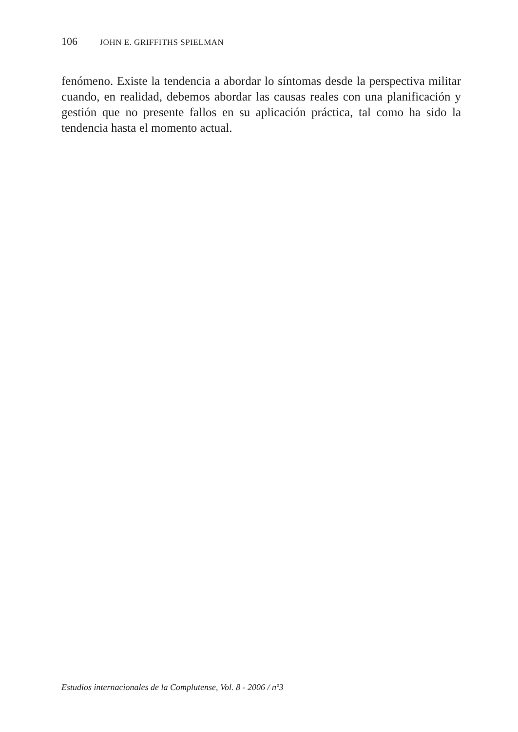106 JOHN E. GRIFFITHS SPIELMAN
fenómeno. Existe la tendencia a abordar lo síntomas desde la perspectiva militar cuando, en realidad, debemos abordar las causas reales con una planificación y gestión que no presente fallos en su aplicación práctica, tal como ha sido la tendencia hasta el momento actual.
Estudios internacionales de la Complutense, Vol. 8 - 2006 / nº3